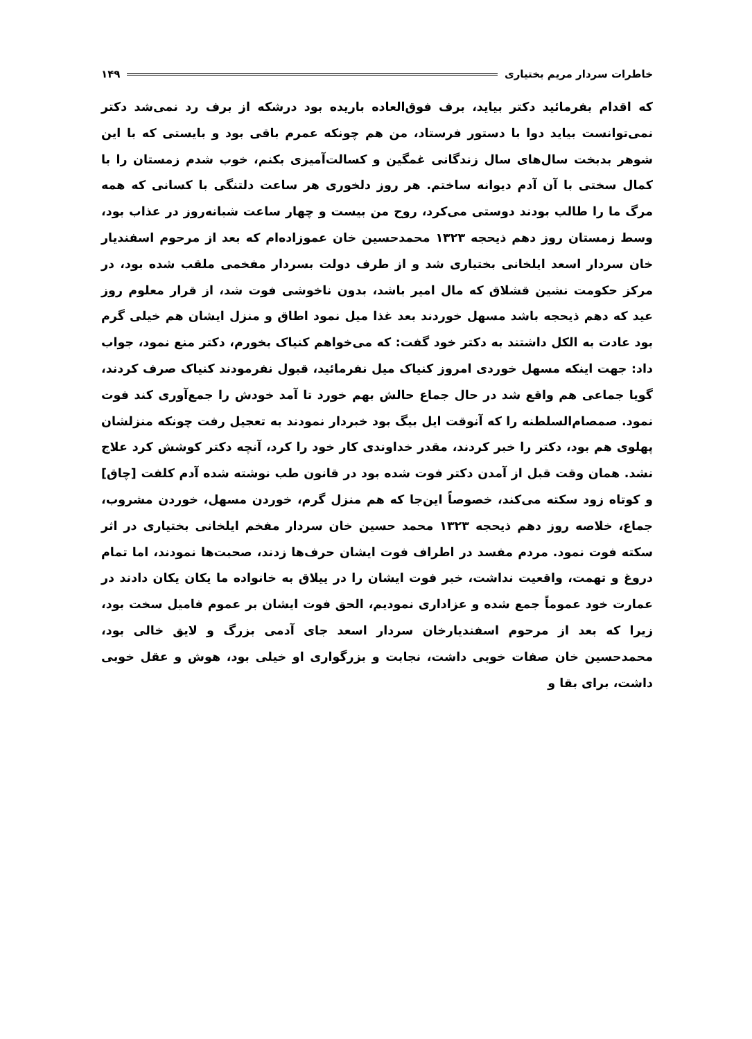خاطرات سردار مریم بختیاری ۱۴۹
که اقدام بفرمائید دکتر بیاید، برف فوق‌العاده باریده بود درشکه از برف رد نمی‌شد دکتر نمی‌توانست بیاید دوا با دستور فرستاد، من هم چونکه عمرم باقی بود و بایستی که با این شوهر بدبخت سال‌های سال زندگانی غمگین و کسالت‌آمیزی بکنم، خوب شدم زمستان را با کمال سختی با آن آدم دیوانه ساختم. هر روز دلخوری هر ساعت دلتنگی با کسانی که همه مرگ ما را طالب بودند دوستی می‌کرد، روح من بیست و چهار ساعت شبانه‌روز در عذاب بود، وسط زمستان روز دهم ذیحجه ۱۳۲۳ محمدحسین خان عموزاده‌ام که بعد از مرحوم اسفندیار خان سردار اسعد ایلخانی بختیاری شد و از طرف دولت بسردار مفخمی ملقب شده بود، در مرکز حکومت نشین قشلاق که مال امیر باشد، بدون ناخوشی فوت شد، از قرار معلوم روز عید که دهم ذیحجه باشد مسهل خوردند بعد غذا میل نمود اطاق و منزل ایشان هم خیلی گرم بود عادت به الکل داشتند به دکتر خود گفت: که می‌خواهم کنیاک بخورم، دکتر منع نمود، جواب داد: جهت اینکه مسهل خوردی امروز کنیاک میل نفرمائید، قبول نفرمودند کنیاک صرف کردند، گویا جماعی هم واقع شد در حال جماع حالش بهم خورد تا آمد خودش را جمع‌آوری کند فوت نمود. صمصام‌السلطنه را که آنوقت ایل بیگ بود خبردار نمودند به تعجیل رفت چونکه منزلشان پهلوی هم بود، دکتر را خبر کردند، مقدر خداوندی کار خود را کرد، آنچه دکتر کوشش کرد علاج نشد. همان وقت قبل از آمدن دکتر فوت شده بود در قانون طب نوشته شده آدم کلفت [چاق] و کوتاه زود سکته می‌کند، خصوصاً این‌جا که هم منزل گرم، خوردن مسهل، خوردن مشروب، جماع، خلاصه روز دهم ذیحجه ۱۳۲۳ محمد حسین خان سردار مفخم ایلخانی بختیاری در اثر سکته فوت نمود. مردم مفسد در اطراف فوت ایشان حرف‌ها زدند، صحبت‌ها نمودند، اما تمام دروغ و تهمت، واقعیت نداشت، خبر فوت ایشان را در ییلاق به خانواده ما یکان یکان دادند در عمارت خود عموماً جمع شده و عزاداری نمودیم، الحق فوت ایشان بر عموم فامیل سخت بود، زیرا که بعد از مرحوم اسفندیارخان سردار اسعد جای آدمی بزرگ و لایق خالی بود، محمدحسین خان صفات خوبی داشت، نجابت و بزرگواری او خیلی بود، هوش و عقل خوبی داشت، برای بقا و